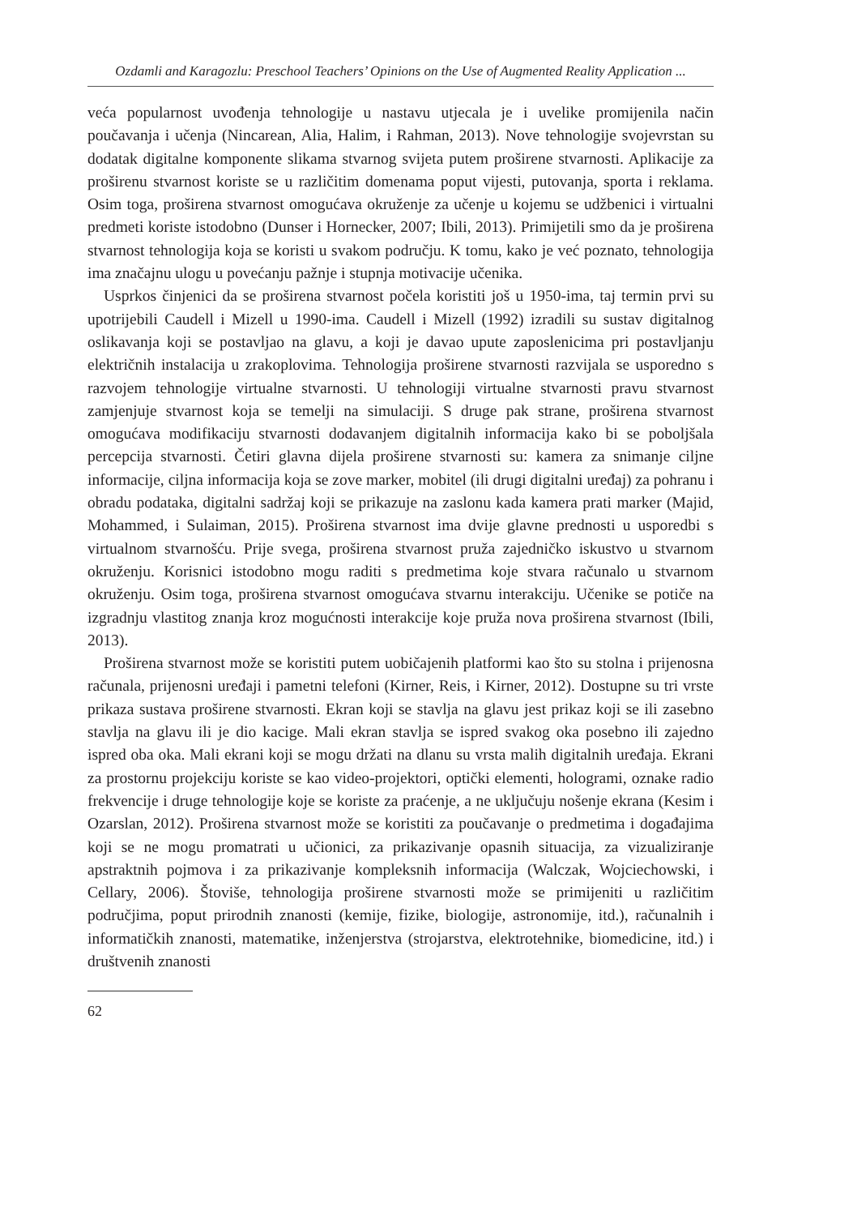Ozdamli and Karagozlu: Preschool Teachers’ Opinions on the Use of Augmented Reality Application ...
veća popularnost uvođenja tehnologije u nastavu utjecala je i uvelike promijenila način poučavanja i učenja (Nincarean, Alia, Halim, i Rahman, 2013). Nove tehnologije svojevrstan su dodatak digitalne komponente slikama stvarnog svijeta putem proširene stvarnosti. Aplikacije za proširenu stvarnost koriste se u različitim domenama poput vijesti, putovanja, sporta i reklama. Osim toga, proširena stvarnost omogućava okruženje za učenje u kojemu se udžbenici i virtualni predmeti koriste istodobno (Dunser i Hornecker, 2007; Ibili, 2013). Primijetili smo da je proširena stvarnost tehnologija koja se koristi u svakom području. K tomu, kako je već poznato, tehnologija ima značajnu ulogu u povećanju pažnje i stupnja motivacije učenika.
Usprkos činjenici da se proširena stvarnost počela koristiti još u 1950-ima, taj termin prvi su upotrijebili Caudell i Mizell u 1990-ima. Caudell i Mizell (1992) izradili su sustav digitalnog oslikavanja koji se postavljao na glavu, a koji je davao upute zaposlenicima pri postavljanju električnih instalacija u zrakoplovima. Tehnologija proširene stvarnosti razvijala se usporedno s razvojem tehnologije virtualne stvarnosti. U tehnologiji virtualne stvarnosti pravu stvarnost zamjenjuje stvarnost koja se temelji na simulaciji. S druge pak strane, proširena stvarnost omogućava modifikaciju stvarnosti dodavanjem digitalnih informacija kako bi se poboljšala percepcija stvarnosti. Četiri glavna dijela proširene stvarnosti su: kamera za snimanje ciljne informacije, ciljna informacija koja se zove marker, mobitel (ili drugi digitalni uređaj) za pohranu i obradu podataka, digitalni sadržaj koji se prikazuje na zaslonu kada kamera prati marker (Majid, Mohammed, i Sulaiman, 2015). Proširena stvarnost ima dvije glavne prednosti u usporedbi s virtualnom stvarnošću. Prije svega, proširena stvarnost pruža zajedničko iskustvo u stvarnom okruženju. Korisnici istodobno mogu raditi s predmetima koje stvara računalo u stvarnom okruženju. Osim toga, proširena stvarnost omogućava stvarnu interakciju. Učenike se potiče na izgradnju vlastitog znanja kroz mogućnosti interakcije koje pruža nova proširena stvarnost (Ibili, 2013).
Proširena stvarnost može se koristiti putem uobičajenih platformi kao što su stolna i prijenosna računala, prijenosni uređaji i pametni telefoni (Kirner, Reis, i Kirner, 2012). Dostupne su tri vrste prikaza sustava proširene stvarnosti. Ekran koji se stavlja na glavu jest prikaz koji se ili zasebno stavlja na glavu ili je dio kacige. Mali ekran stavlja se ispred svakog oka posebno ili zajedno ispred oba oka. Mali ekrani koji se mogu držati na dlanu su vrsta malih digitalnih uređaja. Ekrani za prostornu projekciju koriste se kao video-projektori, optički elementi, hologrami, oznake radio frekvencije i druge tehnologije koje se koriste za praćenje, a ne uključuju nošenje ekrana (Kesim i Ozarslan, 2012). Proširena stvarnost može se koristiti za poučavanje o predmetima i događajima koji se ne mogu promatrati u učionici, za prikazivanje opasnih situacija, za vizualiziranje apstraktnih pojmova i za prikazivanje kompleksnih informacija (Walczak, Wojciechowski, i Cellary, 2006). Štoviše, tehnologija proširene stvarnosti može se primijeniti u različitim područjima, poput prirodnih znanosti (kemije, fizike, biologije, astronomije, itd.), računalnih i informatičkih znanosti, matematike, inženjerstva (strojarstva, elektrotehnike, biomedicine, itd.) i društvenih znanosti
62